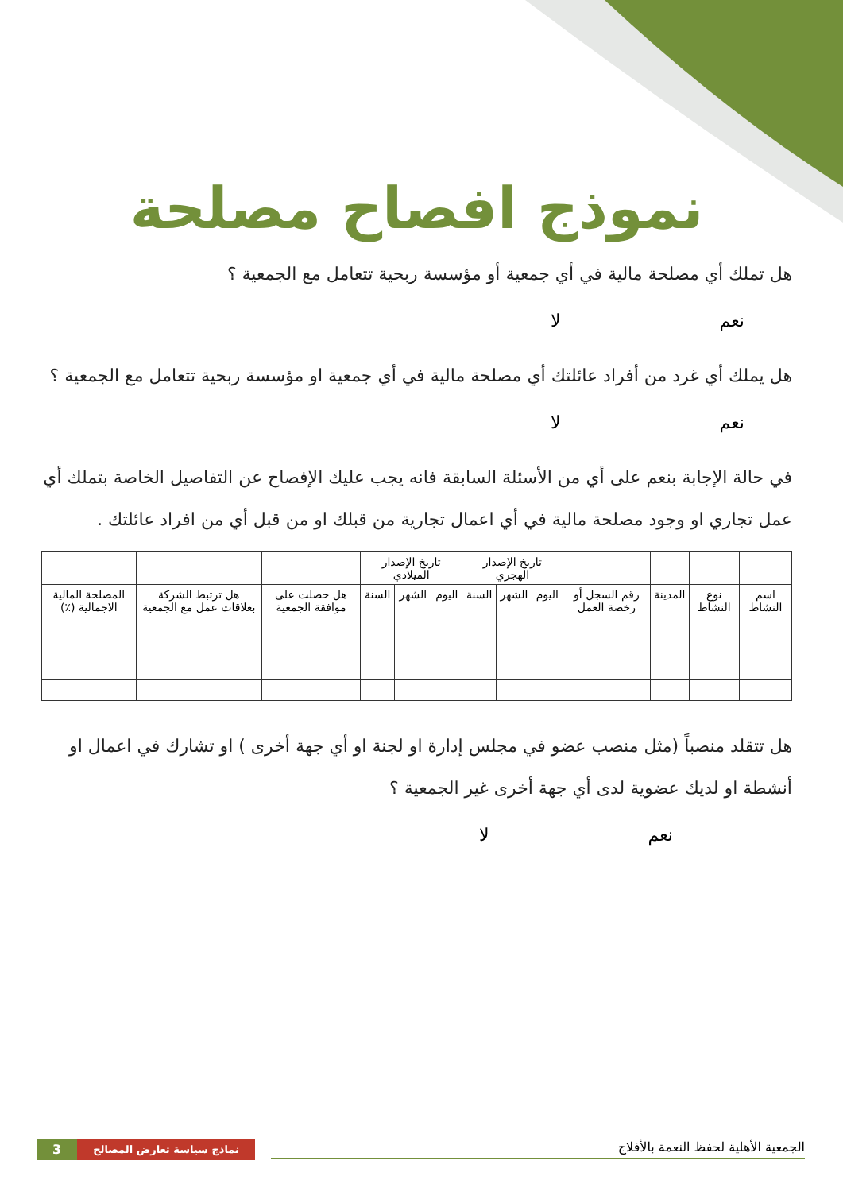نموذج افصاح مصلحة
هل تملك أي مصلحة مالية في أي جمعية أو مؤسسة ربحية تتعامل مع الجمعية ؟
نعم لا
هل يملك أي غرد من أفراد عائلتك أي مصلحة مالية في أي جمعية او مؤسسة ربحية تتعامل مع الجمعية ؟
نعم لا
في حالة الإجابة بنعم على أي من الأسئلة السابقة فانه يجب عليك الإفصاح عن التفاصيل الخاصة بتملك أي عمل تجاري او وجود مصلحة مالية في أي اعمال تجارية من قبلك او من قبل أي من افراد عائلتك .
| | | | | تاريخ الإصدار الهجري | | | تاريخ الإصدار الميلادي | | | | | |
| --- | --- | --- | --- | --- | --- | --- | --- | --- | --- | --- | --- | --- |
| اسم النشاط | نوع النشاط | المدينة | رقم السجل أو رخصة العمل | اليوم | الشهر | السنة | اليوم | الشهر | السنة | هل حصلت على موافقة الجمعية | هل ترتبط الشركة بعلاقات عمل مع الجمعية | المصلحة المالية الاجمالية (٪) |
هل تتقلد منصباً (مثل منصب عضو في مجلس إدارة او لجنة او أي جهة أخرى ) او تشارك في اعمال او أنشطة او لديك عضوية لدى أي جهة أخرى غير الجمعية ؟
نعم لا
3 نماذج سياسة تعارض المصالح
الجمعية الأهلية لحفظ النعمة بالأفلاج